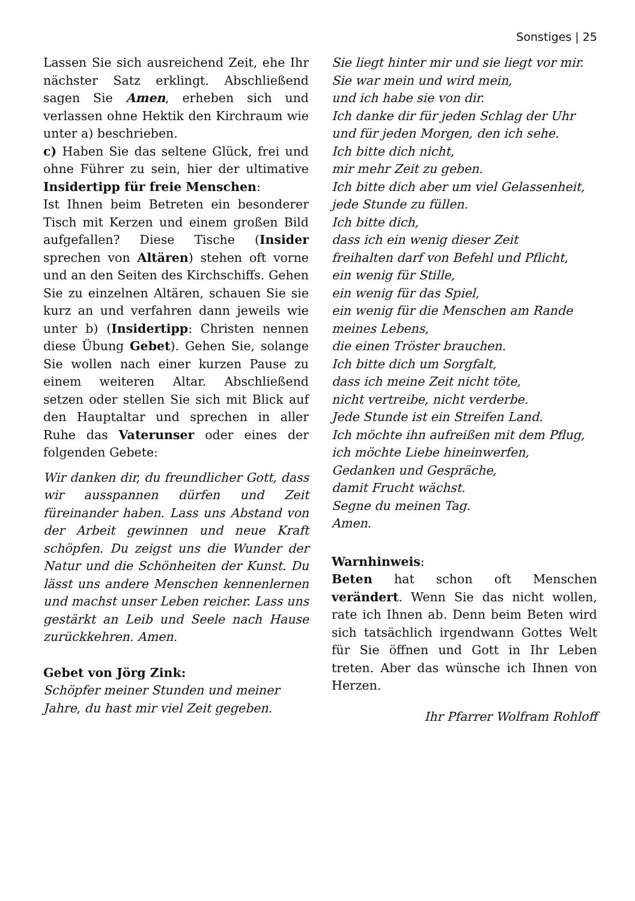Sonstiges | 25
Lassen Sie sich ausreichend Zeit, ehe Ihr nächster Satz erklingt. Abschließend sagen Sie Amen, erheben sich und verlassen ohne Hektik den Kirchraum wie unter a) beschrieben.
c) Haben Sie das seltene Glück, frei und ohne Führer zu sein, hier der ultimative Insidertipp für freie Menschen:
Ist Ihnen beim Betreten ein besonderer Tisch mit Kerzen und einem großen Bild aufgefallen? Diese Tische (Insider sprechen von Altären) stehen oft vorne und an den Seiten des Kirchschiffs. Gehen Sie zu einzelnen Altären, schauen Sie sie kurz an und verfahren dann jeweils wie unter b) (Insidertipp: Christen nennen diese Übung Gebet). Gehen Sie, solange Sie wollen nach einer kurzen Pause zu einem weiteren Altar. Abschließend setzen oder stellen Sie sich mit Blick auf den Hauptaltar und sprechen in aller Ruhe das Vaterunser oder eines der folgenden Gebete:
Wir danken dir, du freundlicher Gott, dass wir ausspannen dürfen und Zeit füreinander haben. Lass uns Abstand von der Arbeit gewinnen und neue Kraft schöpfen. Du zeigst uns die Wunder der Natur und die Schönheiten der Kunst. Du lässt uns andere Menschen kennenlernen und machst unser Leben reicher. Lass uns gestärkt an Leib und Seele nach Hause zurückkehren. Amen.
Gebet von Jörg Zink:
Schöpfer meiner Stunden und meiner
Jahre, du hast mir viel Zeit gegeben.
Sie liegt hinter mir und sie liegt vor mir.
Sie war mein und wird mein,
und ich habe sie von dir.
Ich danke dir für jeden Schlag der Uhr
und für jeden Morgen, den ich sehe.
Ich bitte dich nicht,
mir mehr Zeit zu geben.
Ich bitte dich aber um viel Gelassenheit,
jede Stunde zu füllen.
Ich bitte dich,
dass ich ein wenig dieser Zeit
freihalten darf von Befehl und Pflicht,
ein wenig für Stille,
ein wenig für das Spiel,
ein wenig für die Menschen am Rande
meines Lebens,
die einen Tröster brauchen.
Ich bitte dich um Sorgfalt,
dass ich meine Zeit nicht töte,
nicht vertreibe, nicht verderbe.
Jede Stunde ist ein Streifen Land.
Ich möchte ihn aufreißen mit dem Pflug,
ich möchte Liebe hineinwerfen,
Gedanken und Gespräche,
damit Frucht wächst.
Segne du meinen Tag.
Amen.
Warnhinweis:
Beten hat schon oft Menschen verändert. Wenn Sie das nicht wollen, rate ich Ihnen ab. Denn beim Beten wird sich tatsächlich irgendwann Gottes Welt für Sie öffnen und Gott in Ihr Leben treten. Aber das wünsche ich Ihnen von Herzen.
Ihr Pfarrer Wolfram Rohloff